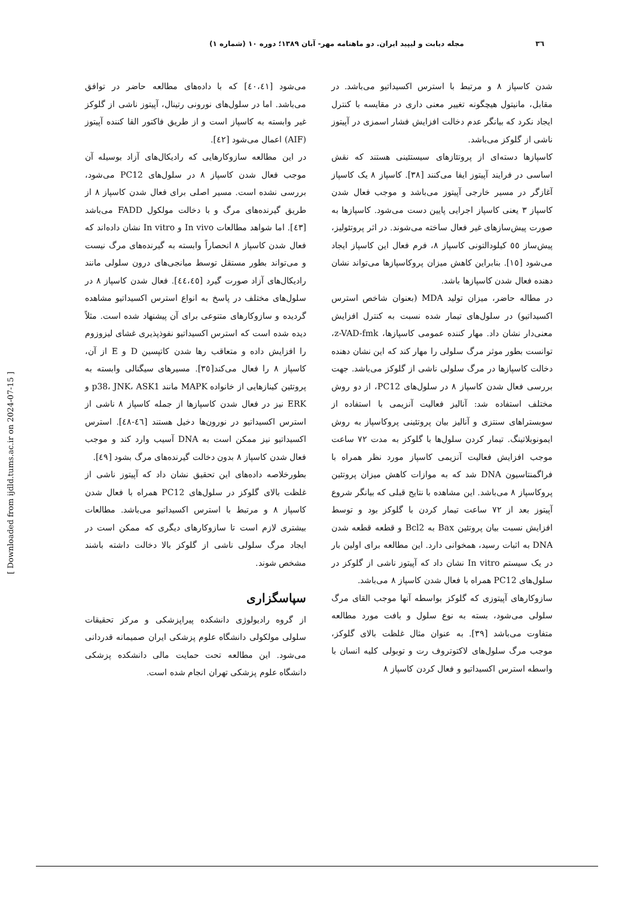٣٦ مجله دیابت و لیپید ایران. دو ماهنامه مهر- آبان ١٣٨٩؛ دوره ١٠ (شماره ١)
شدن کاسپاز ٨ و مرتبط با استرس اکسیداتیو می‌باشد. در مقابل، مانیتول هیچگونه تغییر معنی داری در مقایسه با کنترل ایجاد نکرد که بیانگر عدم دخالت افزایش فشار اسمزی در آپیتوز ناشی از گلوکز می‌باشد.
کاسپازها دسته‌ای از پروتئازهای سیستئینی هستند که نقش اساسی در فرایند آپیتوز ایفا می‌کنند [٣٨]. کاسپاز ٨ یک کاسپاز آغازگر در مسیر خارجی آپیتوز می‌باشد و موجب فعال شدن کاسپاز ٣ یعنی کاسپاز اجرایی پایین دست می‌شود. کاسپازها به صورت پیش‌سازهای غیر فعال ساخته می‌شوند. در اثر پروتئولیز، پیش‌ساز ٥٥ کیلودالتونی کاسپاز ٨، فرم فعال این کاسپاز ایجاد می‌شود [١٥]. بنابراین کاهش میزان پروکاسپازها می‌تواند نشان دهنده فعال شدن کاسپازها باشد.
در مطاله حاضر، میزان تولید MDA (بعنوان شاخص استرس اکسیداتیو) در سلول‌های تیمار شده نسبت به کنترل افزایش معنی‌دار نشان داد. مهار کننده عمومی کاسپازها، z-VAD-fmk، توانست بطور موثر مرگ سلولی را مهار کند که این نشان دهنده دخالت کاسپازها در مرگ سلولی ناشی از گلوکز می‌باشد. جهت بررسی فعال شدن کاسپاز ٨ در سلول‌های PC12، از دو روش مختلف استفاده شد: آنالیز فعالیت آنزیمی با استفاده از سوبستراهای سنتزی و آنالیز بیان پروتئینی پروکاسپاز به روش ایمونوبلاتینگ. تیمار کردن سلول‌ها با گلوکز به مدت ٧٢ ساعت موجب افزایش فعالیت آنزیمی کاسپاز مورد نظر همراه با فراگمنتاسیون DNA شد که به موازات کاهش میزان پروتئین پروکاسپاز ٨ می‌باشد. این مشاهده با نتایج قبلی که بیانگر شروع آپیتوز بعد از ٧٢ ساعت تیمار کردن با گلوکز بود و توسط افزایش نسبت بیان پروتئین Bax به Bcl2 و قطعه قطعه شدن DNA به اثبات رسید، همخوانی دارد. این مطالعه برای اولین بار در یک سیستم In vitro نشان داد که آپیتوز ناشی از گلوکز در سلول‌های PC12 همراه با فعال شدن کاسپاز ٨ می‌باشد.
سازوکارهای آپیتوزی که گلوکز بواسطه آنها موجب القای مرگ سلولی می‌شود، بسته به نوع سلول و بافت مورد مطالعه متفاوت می‌باشد [٣٩]. به عنوان مثال غلظت بالای گلوکز، موجب مرگ سلول‌های لاکتوتروف رت و توبولی کلیه انسان با واسطه استرس اکسیداتیو و فعال کردن کاسپاز ٨
می‌شود [٤٠،٤١] که با داده‌های مطالعه حاضر در توافق می‌باشد. اما در سلول‌های نورونی رتینال، آپیتوز ناشی از گلوکز غیر وابسته به کاسپاز است و از طریق فاکتور القا کننده آپیتوز (AIF) اعمال می‌شود [٤٢].
در این مطالعه سازوکارهایی که رادیکال‌های آزاد بوسیله آن موجب فعال شدن کاسپاز ٨ در سلول‌های PC12 می‌شود، بررسی نشده است. مسیر اصلی برای فعال شدن کاسپاز ٨ از طریق گیرنده‌های مرگ و با دخالت مولکول FADD می‌باشد [٤٣]. اما شواهد مطالعات In vivo و In vitro نشان داده‌اند که فعال شدن کاسپاز ٨ انحصاراً وابسته به گیرنده‌های مرگ نیست و می‌تواند بطور مستقل توسط میانجی‌های درون سلولی مانند رادیکال‌های آزاد صورت گیرد [٤٤،٤٥]. فعال شدن کاسپاز ٨ در سلول‌های مختلف در پاسخ به انواع استرس اکسیداتیو مشاهده گردیده و سازوکارهای متنوعی برای آن پیشنهاد شده است. مثلاً دیده شده است که استرس اکسیداتیو نفوذپذیری غشای لیزوزوم را افزایش داده و متعاقب رها شدن کاتپسین D و E از آن، کاسپاز ٨ را فعال می‌کند[٣٥]. مسیرهای سیگنالی وابسته به پروتئین کینازهایی از خانواده MAPK مانند p38، JNK، ASK1 و ERK نیز در فعال شدن کاسپازها از جمله کاسپاز ٨ ناشی از استرس اکسیداتیو در نورون‌ها دخیل هستند [٤٦-٤٨]. استرس اکسیداتیو نیز ممکن است به DNA آسیب وارد کند و موجب فعال شدن کاسپاز ٨ بدون دخالت گیرنده‌های مرگ بشود [٤٩].
بطورخلاصه داده‌های این تحقیق نشان داد که آپیتوز ناشی از غلظت بالای گلوکز در سلول‌های PC12 همراه با فعال شدن کاسپاز ٨ و مرتبط با استرس اکسیداتیو می‌باشد. مطالعات بیشتری لازم است تا سازوکارهای دیگری که ممکن است در ایجاد مرگ سلولی ناشی از گلوکز بالا دخالت داشته باشند مشخص شوند.
سپاسگزاری
از گروه رادیولوژی دانشکده پیراپزشکی و مرکز تحقیقات سلولی مولکولی دانشگاه علوم پزشکی ایران صمیمانه قدردانی می‌شود. این مطالعه تحت حمایت مالی دانشکده پزشکی دانشگاه علوم پزشکی تهران انجام شده است.
[ Downloaded from ijdld.tums.ac.ir on 2024-07-15 ]